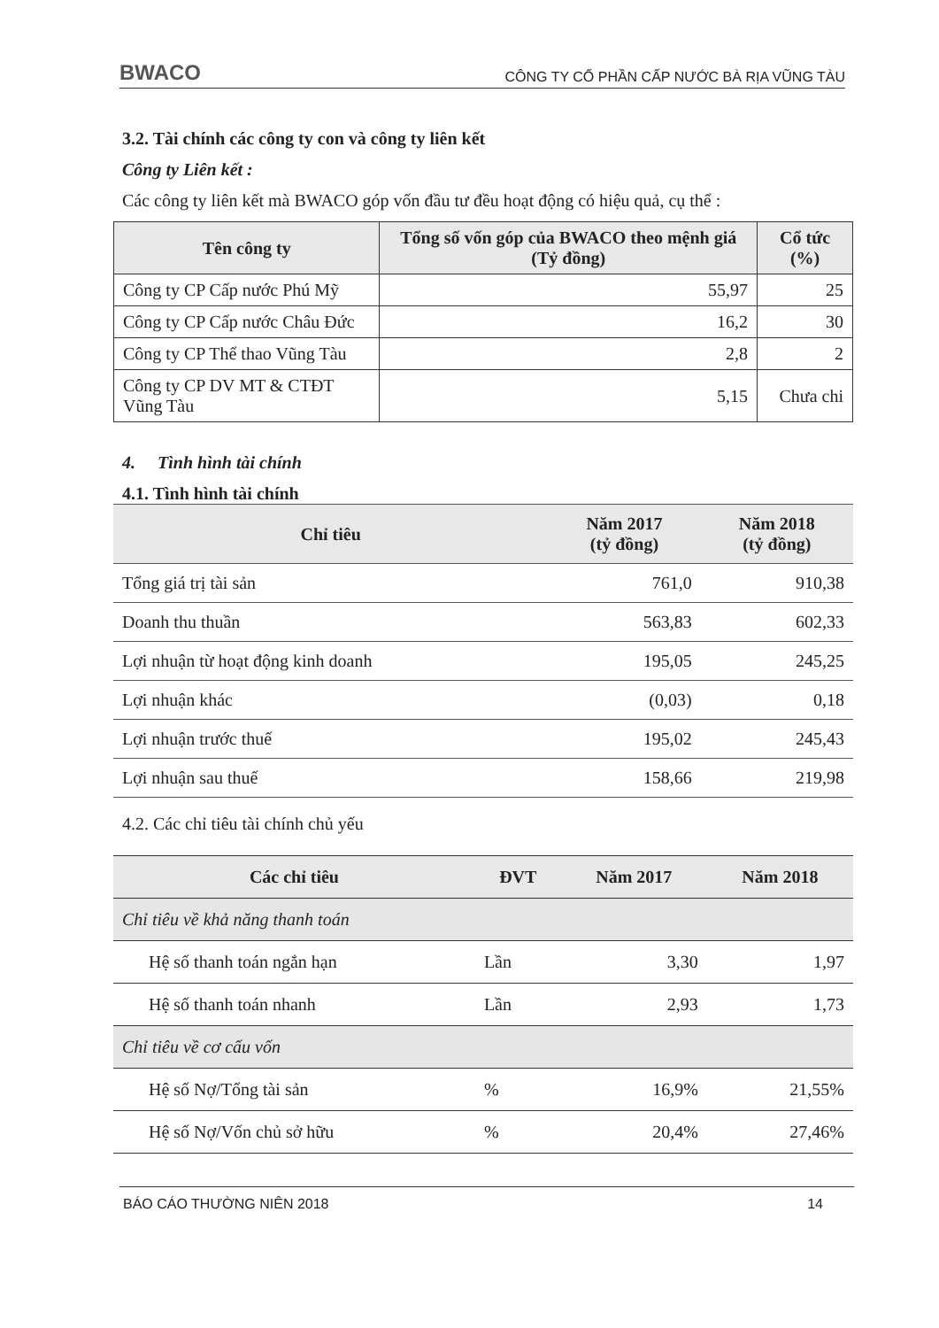BWACO CÔNG TY CỔ PHẦN CẤP NƯỚC BÀ RỊA VŨNG TÀU
3.2. Tài chính các công ty con và công ty liên kết
Công ty Liên kết :
Các công ty liên kết mà BWACO góp vốn đầu tư đều hoạt động có hiệu quả, cụ thể :
| Tên công ty | Tổng số vốn góp của BWACO theo mệnh giá (Tỷ đồng) | Cổ tức (%) |
| --- | --- | --- |
| Công ty CP Cấp nước Phú Mỹ | 55,97 | 25 |
| Công ty CP Cấp nước Châu Đức | 16,2 | 30 |
| Công ty CP Thể thao Vũng Tàu | 2,8 | 2 |
| Công ty CP DV MT & CTĐT Vũng Tàu | 5,15 | Chưa chi |
4. Tình hình tài chính
4.1. Tình hình tài chính
| Chỉ tiêu | Năm 2017 (tỷ đồng) | Năm 2018 (tỷ đồng) |
| --- | --- | --- |
| Tổng giá trị tài sản | 761,0 | 910,38 |
| Doanh thu thuần | 563,83 | 602,33 |
| Lợi nhuận từ hoạt động kinh doanh | 195,05 | 245,25 |
| Lợi nhuận khác | (0,03) | 0,18 |
| Lợi nhuận trước thuế | 195,02 | 245,43 |
| Lợi nhuận sau thuế | 158,66 | 219,98 |
4.2. Các chỉ tiêu tài chính chủ yếu
| Các chỉ tiêu | ĐVT | Năm 2017 | Năm 2018 |
| --- | --- | --- | --- |
| Chỉ tiêu về khả năng thanh toán | | | |
| Hệ số thanh toán ngắn hạn | Lần | 3,30 | 1,97 |
| Hệ số thanh toán nhanh | Lần | 2,93 | 1,73 |
| Chỉ tiêu về cơ cấu vốn | | | |
| Hệ số Nợ/Tổng tài sản | % | 16,9% | 21,55% |
| Hệ số Nợ/Vốn chủ sở hữu | % | 20,4% | 27,46% |
BÁO CÁO THƯỜNG NIÊN 2018 14